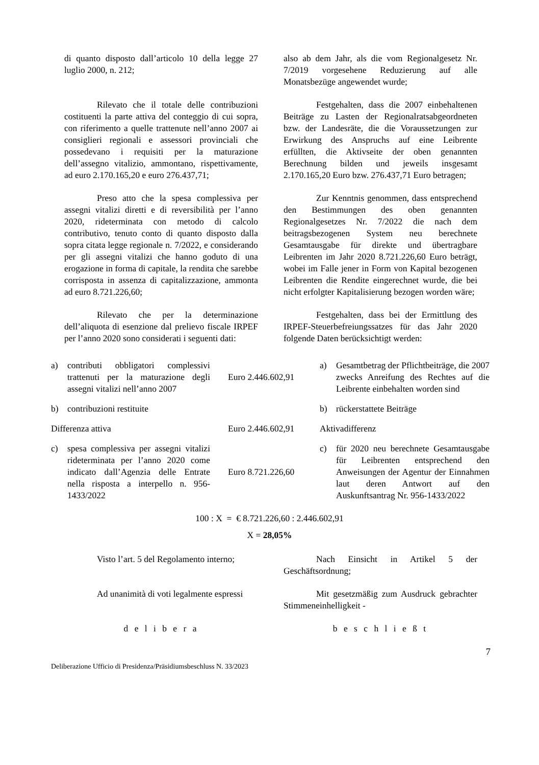di quanto disposto dall’articolo 10 della legge 27 luglio 2000, n. 212;
also ab dem Jahr, als die vom Regionalgesetz Nr. 7/2019 vorgesehene Reduzierung auf alle Monatsbezüge angewendet wurde;
Rilevato che il totale delle contribuzioni costituenti la parte attiva del conteggio di cui sopra, con riferimento a quelle trattenute nell’anno 2007 ai consiglieri regionali e assessori provinciali che possedevano i requisiti per la maturazione dell’assegno vitalizio, ammontano, rispettivamente, ad euro 2.170.165,20 e euro 276.437,71;
Festgehalten, dass die 2007 einbehaltenen Beiträge zu Lasten der Regionalratsabgeordneten bzw. der Landesräte, die die Voraussetzungen zur Erwirkung des Anspruchs auf eine Leibrente erfüllten, die Aktivseite der oben genannten Berechnung bilden und jeweils insgesamt 2.170.165,20 Euro bzw. 276.437,71 Euro betragen;
Preso atto che la spesa complessiva per assegni vitalizi diretti e di reversibilità per l’anno 2020, rideterminata con metodo di calcolo contributivo, tenuto conto di quanto disposto dalla sopra citata legge regionale n. 7/2022, e considerando per gli assegni vitalizi che hanno goduto di una erogazione in forma di capitale, la rendita che sarebbe corrisposta in assenza di capitalizzazione, ammonta ad euro 8.721.226,60;
Zur Kenntnis genommen, dass entsprechend den Bestimmungen des oben genannten Regionalgesetzes Nr. 7/2022 die nach dem beitragsbezogenen System neu berechnete Gesamtausgabe für direkte und übertragbare Leibrenten im Jahr 2020 8.721.226,60 Euro beträgt, wobei im Falle jener in Form von Kapital bezogenen Leibrenten die Rendite eingerechnet wurde, die bei nicht erfolgter Kapitalisierung bezogen worden wäre;
Rilevato che per la determinazione dell’aliquota di esenzione dal prelievo fiscale IRPEF per l’anno 2020 sono considerati i seguenti dati:
Festgehalten, dass bei der Ermittlung des IRPEF-Steuerbefreiungssatzes für das Jahr 2020 folgende Daten berücksichtigt werden:
| a) | contributi obbligatori complessivi trattenuti per la maturazione degli assegni vitalizi nell’anno 2007 | Euro 2.446.602,91 | a) | Gesamtbetrag der Pflichtbeiträge, die 2007 zwecks Anreifung des Rechtes auf die Leibrente einbehalten worden sind |
| b) | contribuzioni restituite | | b) | rückerstattete Beiträge |
| Differenza attiva | | Euro 2.446.602,91 | Aktivadifferenz | |
| c) | spesa complessiva per assegni vitalizi rideterminata per l’anno 2020 come indicato dall’Agenzia delle Entrate nella risposta a interpello n. 956-1433/2022 | Euro 8.721.226,60 | c) | für 2020 neu berechnete Gesamtausgabe für Leibrenten entsprechend den Anweisungen der Agentur der Einnahmen laut deren Antwort auf den Auskunftsantrag Nr. 956-1433/2022 |
100 : X = € 8.721.226,60 : 2.446.602,91
X = 28,05%
Visto l’art. 5 del Regolamento interno;
Nach Einsicht in Artikel 5 der Geschäftsordnung;
Ad unanimità di voti legalmente espressi
Mit gesetzmäßig zum Ausdruck gebrachter Stimmeneinhelligkeit -
d e l i b e r a b e s c h l i e ß t
7
Deliberazione Ufficio di Presidenza/Präsidiumsbeschluss N. 33/2023